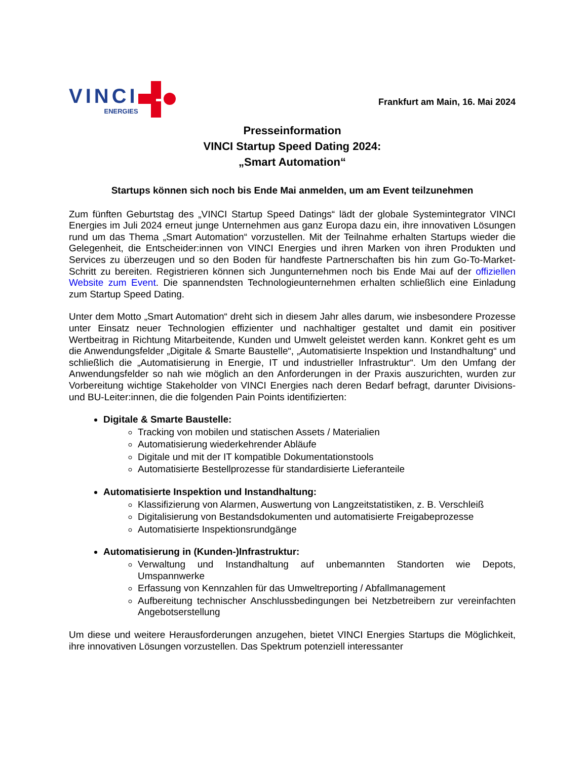VINCI
ENERGIES
Frankfurt am Main, 16. Mai 2024
Presseinformation
VINCI Startup Speed Dating 2024:
„Smart Automation“
Startups können sich noch bis Ende Mai anmelden, um am Event teilzunehmen
Zum fünften Geburtstag des „VINCI Startup Speed Datings“ lädt der globale Systemintegrator VINCI Energies im Juli 2024 erneut junge Unternehmen aus ganz Europa dazu ein, ihre innovativen Lösungen rund um das Thema „Smart Automation“ vorzustellen. Mit der Teilnahme erhalten Startups wieder die Gelegenheit, die Entscheider:innen von VINCI Energies und ihren Marken von ihren Produkten und Services zu überzeugen und so den Boden für handfeste Partnerschaften bis hin zum Go-To-Market-Schritt zu bereiten. Registrieren können sich Jungunternehmen noch bis Ende Mai auf der offiziellen Website zum Event. Die spannendsten Technologieunternehmen erhalten schließlich eine Einladung zum Startup Speed Dating.
Unter dem Motto „Smart Automation“ dreht sich in diesem Jahr alles darum, wie insbesondere Prozesse unter Einsatz neuer Technologien effizienter und nachhaltiger gestaltet und damit ein positiver Wertbeitrag in Richtung Mitarbeitende, Kunden und Umwelt geleistet werden kann. Konkret geht es um die Anwendungsfelder „Digitale & Smarte Baustelle“, „Automatisierte Inspektion und Instandhaltung“ und schließlich die „Automatisierung in Energie, IT und industrieller Infrastruktur“. Um den Umfang der Anwendungsfelder so nah wie möglich an den Anforderungen in der Praxis auszurichten, wurden zur Vorbereitung wichtige Stakeholder von VINCI Energies nach deren Bedarf befragt, darunter Divisions- und BU-Leiter:innen, die die folgenden Pain Points identifizierten:
Digitale & Smarte Baustelle:
Tracking von mobilen und statischen Assets / Materialien
Automatisierung wiederkehrender Abläufe
Digitale und mit der IT kompatible Dokumentationstools
Automatisierte Bestellprozesse für standardisierte Lieferanteile
Automatisierte Inspektion und Instandhaltung:
Klassifizierung von Alarmen, Auswertung von Langzeitstatistiken, z. B. Verschleiß
Digitalisierung von Bestandsdokumenten und automatisierte Freigabeprozesse
Automatisierte Inspektionsrundgänge
Automatisierung in (Kunden-)Infrastruktur:
Verwaltung und Instandhaltung auf unbemannten Standorten wie Depots, Umspannwerke
Erfassung von Kennzahlen für das Umweltreporting / Abfallmanagement
Aufbereitung technischer Anschlussbedingungen bei Netzbetreibern zur vereinfachten Angebotserstellung
Um diese und weitere Herausforderungen anzugehen, bietet VINCI Energies Startups die Möglichkeit, ihre innovativen Lösungen vorzustellen. Das Spektrum potenziell interessanter